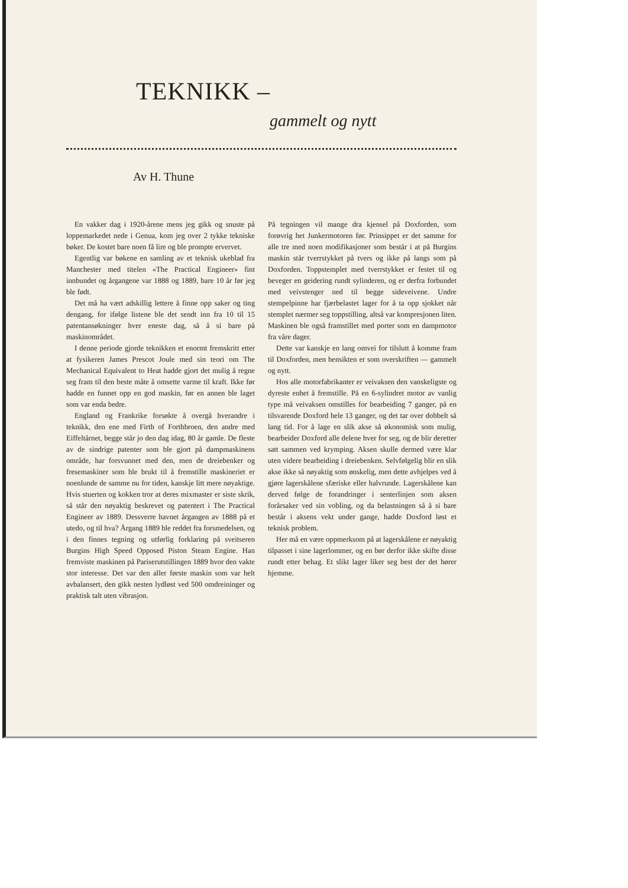TEKNIKK –
gammelt og nytt
Av H. Thune
En vakker dag i 1920-årene mens jeg gikk og snuste på loppemarkedet nede i Genua, kom jeg over 2 tykke tekniske bøker. De kostet bare noen få lire og ble prompte ervervet.
Egentlig var bøkene en samling av et teknisk ukeblad fra Manchester med titelen «The Practical Engineer» fint innbundet og årgangene var 1888 og 1889, bare 10 år før jeg ble født.
Det må ha vært adskillig lettere å finne opp saker og ting dengang, for ifølge listene ble det sendt inn fra 10 til 15 patentansøkninger hver eneste dag, så å si bare på maskinområdet.
I denne periode gjorde teknikken et enormt fremskritt etter at fysikeren James Prescot Joule med sin teori om The Mechanical Equivalent to Heat hadde gjort det mulig å regne seg fram til den beste måte å omsette varme til kraft. Ikke før hadde en funnet opp en god maskin, før en annen ble laget som var enda bedre.
England og Frankrike forsøkte å overgå hverandre i teknikk, den ene med Firth of Forthbroen, den andre med Eiffeltårnet, begge står jo den dag idag, 80 år gamle. De fleste av de sindrige patenter som ble gjort på dampmaskinens område, har forsvunnet med den, men de dreiebenker og fresemaskiner som ble brukt til å fremstille maskineriet er noenlunde de samme nu for tiden, kanskje litt mere nøyaktige. Hvis stuerten og kokken tror at deres mixmaster er siste skrik, så står den nøyaktig beskrevet og patentert i The Practical Engineer av 1889. Dessverre havnet årgangen av 1888 på et utedo, og til hva? Årgang 1889 ble reddet fra forsmedelsen, og i den finnes tegning og utførlig forklaring på sveitseren Burgins High Speed Opposed Piston Steam Engine. Han fremviste maskinen på Pariserutstillingen 1889 hvor den vakte stor interesse. Det var den aller første maskin som var helt avbalansert, den gikk nesten lydløst ved 500 omdreininger og praktisk talt uten vibrasjon.
På tegningen vil mange dra kjensel på Doxforden, som forøvrig het Junkermotoren før. Prinsippet er det samme for alle tre med noen modifikasjoner som består i at på Burgins maskin står tverrstykket på tvers og ikke på langs som på Doxforden. Toppstemplet med tverrstykket er festet til og beveger en geidering rundt sylinderen, og er derfra forbundet med veivstenger ned til begge sideveivene. Undre stempelpinne har fjærbelastet lager for å ta opp sjokket når stemplet nærmer seg toppstilling, altså var kompresjonen liten. Maskinen ble også framstillet med porter som en dampmotor fra våre dager.
Dette var kanskje en lang omvei for tilslutt å komme fram til Doxforden, men hensikten er som overskriften — gammelt og nytt.
Hos alle motorfabrikanter er veivaksen den vanskeligste og dyreste enhet å fremstille. På en 6-sylindret motor av vanlig type må veivaksen omstilles for bearbeiding 7 ganger, på en tilsvarende Doxford hele 13 ganger, og det tar over dobbelt så lang tid. For å lage en slik akse så økonomisk som mulig, bearbeider Doxford alle delene hver for seg, og de blir deretter satt sammen ved krymping. Aksen skulle dermed være klar uten videre bearbeiding i dreiebenken. Selvfølgelig blir en slik akse ikke så nøyaktig som ønskelig, men dette avhjelpes ved å gjøre lagerskålene sfæriske eller halvrunde. Lagerskålene kan derved følge de forandringer i senterlinjen som aksen forårsaker ved sin vobling, og da belastningen så å si bare består i aksens vekt under gange, hadde Doxford løst et teknisk problem.
Her må en være oppmerksom på at lagerskålene er nøyaktig tilpasset i sine lagerlommer, og en bør derfor ikke skifte disse rundt etter behag. Et slikt lager liker seg best der det hører hjemme.